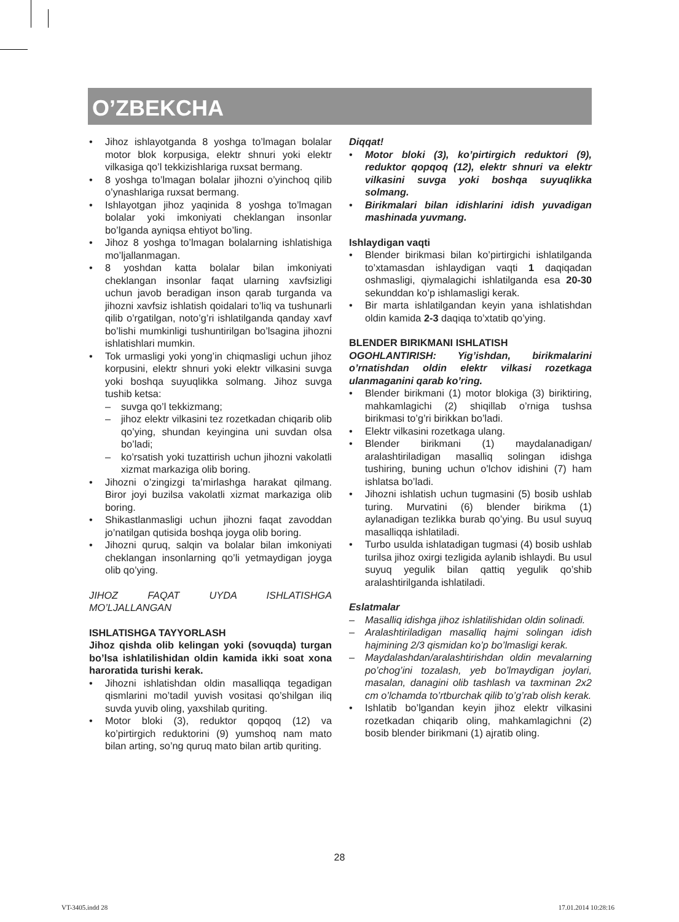O’ZBEKCHA
• Jihoz ishlayotganda 8 yoshga to’lmagan bolalar motor blok korpusiga, elektr shnuri yoki elektr vilkasiga qo’l tekkizishlariga ruxsat bermang.
• 8 yoshga to’lmagan bolalar jihozni o’yinchoq qilib o’ynashlariga ruxsat bermang.
• Ishlayotgan jihoz yaqinida 8 yoshga to’lmagan bolalar yoki imkoniyati cheklangan insonlar bo’lganda ayniqsa ehtiyot bo’ling.
• Jihoz 8 yoshga to’lmagan bolalarning ishlatishiga mo’ljallanmagan.
• 8 yoshdan katta bolalar bilan imkoniyati cheklangan insonlar faqat ularning xavfsizligi uchun javob beradigan inson qarab turganda va jihozni xavfsiz ishlatish qoidalari to’liq va tushunarli qilib o’rgatilgan, noto’g’ri ishlatilganda qanday xavf bo’lishi mumkinligi tushuntirilgan bo’lsagina jihozni ishlatishlari mumkin.
• Tok urmasligi yoki yong’in chiqmasligi uchun jihoz korpusini, elektr shnuri yoki elektr vilkasini suvga yoki boshqa suyuqlikka solmang. Jihoz suvga tushib ketsa:
– suvga qo’l tekkizmang;
– jihoz elektr vilkasini tez rozetkadan chiqarib olib qo’ying, shundan keyingina uni suvdan olsa bo’ladi;
– ko’rsatish yoki tuzattirish uchun jihozni vakolatli xizmat markaziga olib boring.
• Jihozni o’zingizgi ta’mirlashga harakat qilmang. Biror joyi buzilsa vakolatli xizmat markaziga olib boring.
• Shikastlanmasligi uchun jihozni faqat zavoddan jo’natilgan qutisida boshqa joyga olib boring.
• Jihozni quruq, salqin va bolalar bilan imkoniyati cheklangan insonlarning qo’li yetmaydigan joyga olib qo’ying.
JIHOZ FAQAT UYDA ISHLATISHGA MO’LJALLANGAN
ISHLATISHGA TAYYORLASH
Jihoz qishda olib kelingan yoki (sovuqda) turgan bo’lsa ishlatilishidan oldin kamida ikki soat xona haroratida turishi kerak.
• Jihozni ishlatishdan oldin masalliqqa tegadigan qismlarini mo’tadil yuvish vositasi qo’shilgan iliq suvda yuvib oling, yaxshilab quriting.
• Motor bloki (3), reduktor qopqoq (12) va ko’pirtirgich reduktorini (9) yumshoq nam mato bilan arting, so’ng quruq mato bilan artib quriting.
Diqqat!
• Motor bloki (3), ko’pirtirgich reduktori (9), reduktor qopqoq (12), elektr shnuri va elektr vilkasini suvga yoki boshqa suyuqlikka solmang.
• Birikmalari bilan idishlarini idish yuvadigan mashinada yuvmang.
Ishlaydigan vaqti
• Blender birikmasi bilan ko’pirtirgichi ishlatilganda to’xtamasdan ishlaydigan vaqti 1 daqiqadan oshmasligi, qiymalagichi ishlatilganda esa 20-30 sekunddan ko’p ishlamasligi kerak.
• Bir marta ishlatilgandan keyin yana ishlatishdan oldin kamida 2-3 daqiqa to’xtatib qo’ying.
BLENDER BIRIKMANI ISHLATISH
OGOHLANTIRISH: Yig’ishdan, birikmalarini o’rnatishdan oldin elektr vilkasi rozetkaga ulanmaganini qarab ko’ring.
• Blender birikmani (1) motor blokiga (3) biriktiring, mahkamlagichi (2) shiqillab o’rniga tushsa birikmasi to’g’ri birikkan bo’ladi.
• Elektr vilkasini rozetkaga ulang.
• Blender birikmani (1) maydalanadigan/ aralashtiriladigan masalliq solingan idishga tushiring, buning uchun o’lchov idishini (7) ham ishlatsa bo’ladi.
• Jihozni ishlatish uchun tugmasini (5) bosib ushlab turing. Murvatini (6) blender birikma (1) aylanadigan tezlikka burab qo’ying. Bu usul suyuq masalliqqa ishlatiladi.
• Turbo usulda ishlatadigan tugmasi (4) bosib ushlab turilsa jihoz oxirgi tezligida aylanib ishlaydi. Bu usul suyuq yegulik bilan qattiq yegulik qo’shib aralashtirilganda ishlatiladi.
Eslatmalar
– Masalliq idishga jihoz ishlatilishidan oldin solinadi.
– Aralashtiriladigan masalliq hajmi solingan idish hajmining 2/3 qismidan ko’p bo’lmasligi kerak.
– Maydalashdan/aralashtirishdan oldin mevalarning po’chog’ini tozalash, yeb bo’lmaydigan joylari, masalan, danagini olib tashlash va taxminan 2x2 cm o’lchamda to’rtburchak qilib to’g’rab olish kerak.
• Ishlatib bo’lgandan keyin jihoz elektr vilkasini rozetkadan chiqarib oling, mahkamlagichni (2) bosib blender birikmani (1) ajratib oling.
28
VT-3405.indd 28 17.01.2014 10:28:16